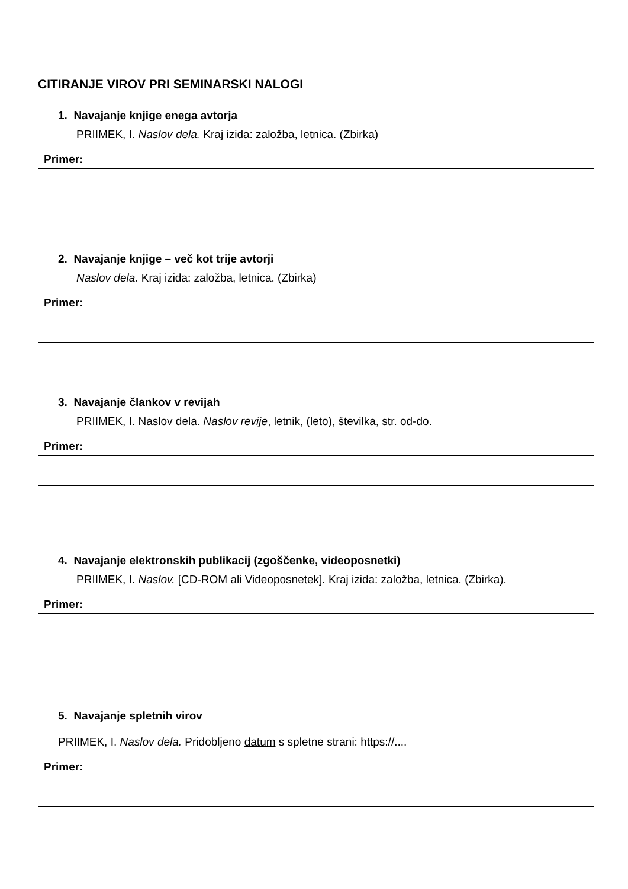CITIRANJE VIROV PRI SEMINARSKI NALOGI
1. Navajanje knjige enega avtorja
PRIIMEK, I. Naslov dela. Kraj izida: založba, letnica. (Zbirka)
Primer:
2. Navajanje knjige – več kot trije avtorji
Naslov dela. Kraj izida: založba, letnica. (Zbirka)
Primer:
3. Navajanje člankov v revijah
PRIIMEK, I. Naslov dela. Naslov revije, letnik, (leto), številka, str. od-do.
Primer:
4. Navajanje elektronskih publikacij (zgoščenke, videoposnetki)
PRIIMEK, I. Naslov. [CD-ROM ali Videoposnetek]. Kraj izida: založba, letnica. (Zbirka).
Primer:
5. Navajanje spletnih virov
PRIIMEK, I. Naslov dela. Pridobljeno datum s spletne strani: https://....
Primer: